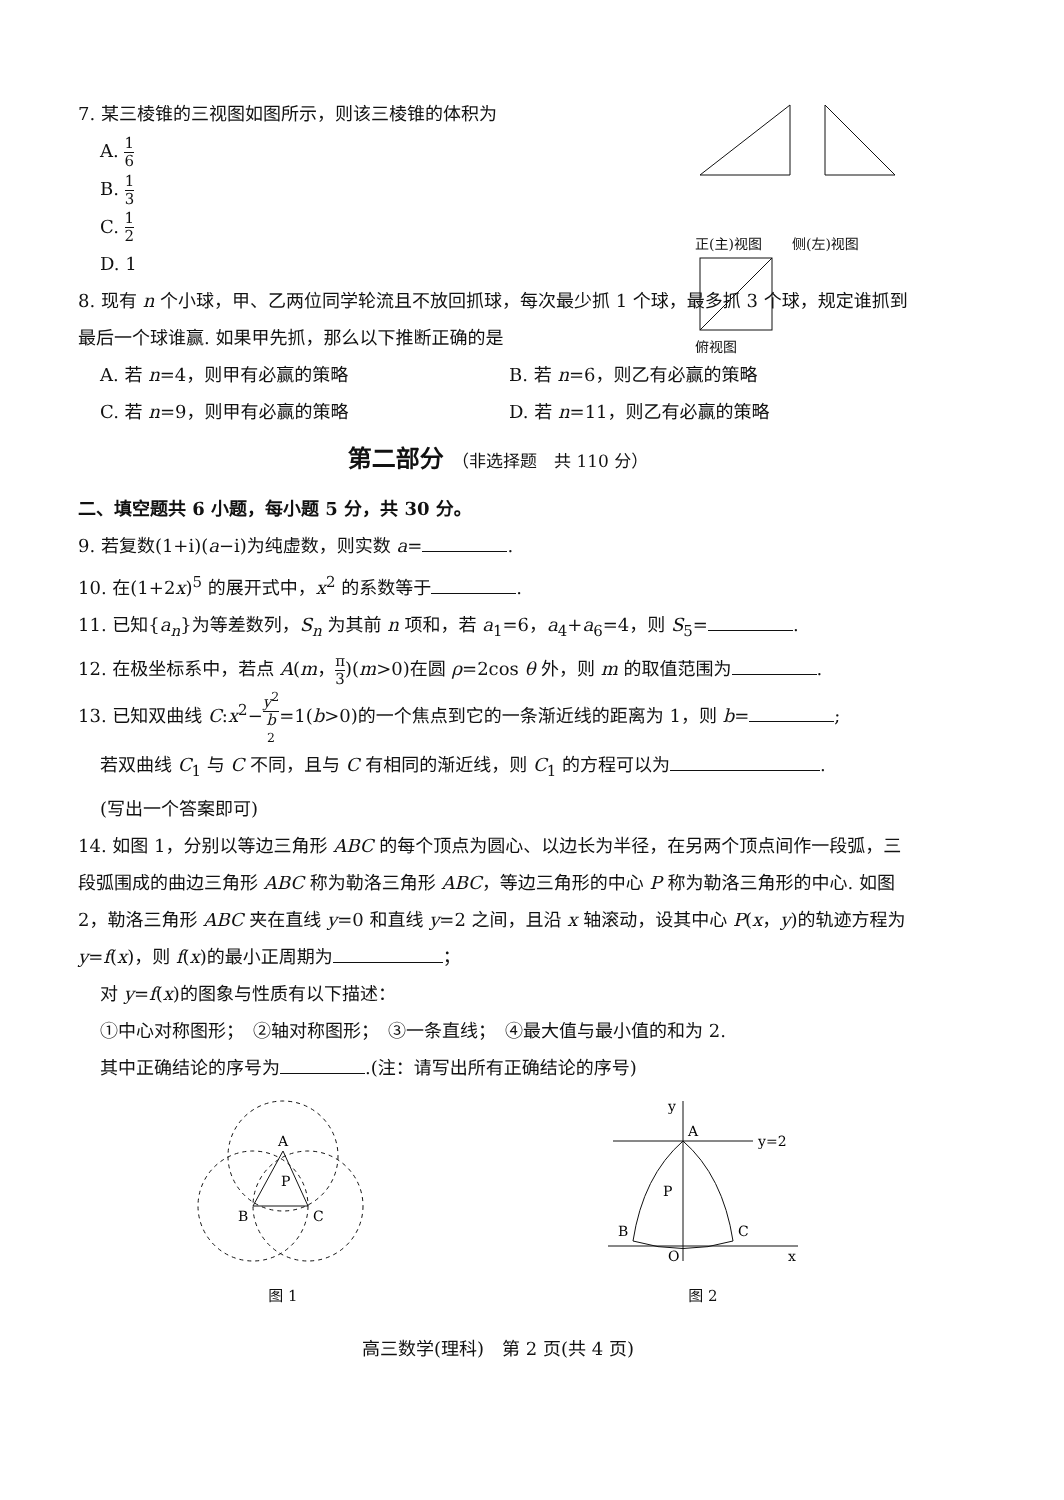正(主)视图 侧(左)视图
俯视图
7. 某三棱锥的三视图如图所示，则该三棱锥的体积为
A. 1 6
B. 1 3
C. 1 2
D. 1
8. 现有 n 个小球，甲、乙两位同学轮流且不放回抓球，每次最少抓 1 个球，最多抓 3 个球，规定谁抓到最后一个球谁赢. 如果甲先抓，那么以下推断正确的是
A. 若 n=4，则甲有必赢的策略 B. 若 n=6，则乙有必赢的策略
C. 若 n=9，则甲有必赢的策略 D. 若 n=11，则乙有必赢的策略
第二部分 （非选择题　共 110 分）
二、填空题共 6 小题，每小题 5 分，共 30 分。
9. 若复数(1+i)(a−i)为纯虚数，则实数 a= .
10. 在(1+2x)<sup>5</sup> 的展开式中，x<sup>2</sup> 的系数等于 .
11. 已知{a<sub>n</sub>}为等差数列，S<sub>n</sub> 为其前 n 项和，若 a<sub>1</sub>=6，a<sub>4</sub>+a<sub>6</sub>=4，则 S<sub>5</sub>= .
12. 在极坐标系中，若点 A(m，π 3)(m>0)在圆 ρ=2cos θ 外，则 m 的取值范围为 .
13. 已知双曲线 C:x<sup>2</sup>−y<sup>2</sup> b<sup>2</sup>=1(b>0)的一个焦点到它的一条渐近线的距离为 1，则 b= ;
若双曲线 C<sub>1</sub> 与 C 不同，且与 C 有相同的渐近线，则 C<sub>1</sub> 的方程可以为 .
(写出一个答案即可)
14. 如图 1，分别以等边三角形 ABC 的每个顶点为圆心、以边长为半径，在另两个顶点间作一段弧，三段弧围成的曲边三角形 ABC 称为勒洛三角形 ABC，等边三角形的中心 P 称为勒洛三角形的中心. 如图 2，勒洛三角形 ABC 夹在直线 y=0 和直线 y=2 之间，且沿 x 轴滚动，设其中心 P(x，y)的轨迹方程为 y=f(x)，则 f(x)的最小正周期为 ；
对 y=f(x)的图象与性质有以下描述：
①中心对称图形；　②轴对称图形；　③一条直线；　④最大值与最小值的和为 2.
其中正确结论的序号为 .(注：请写出所有正确结论的序号)
A
B
C
P
图 1
A
y=2
P
B
C
O
x
y
图 2
高三数学(理科)　第 2 页(共 4 页)